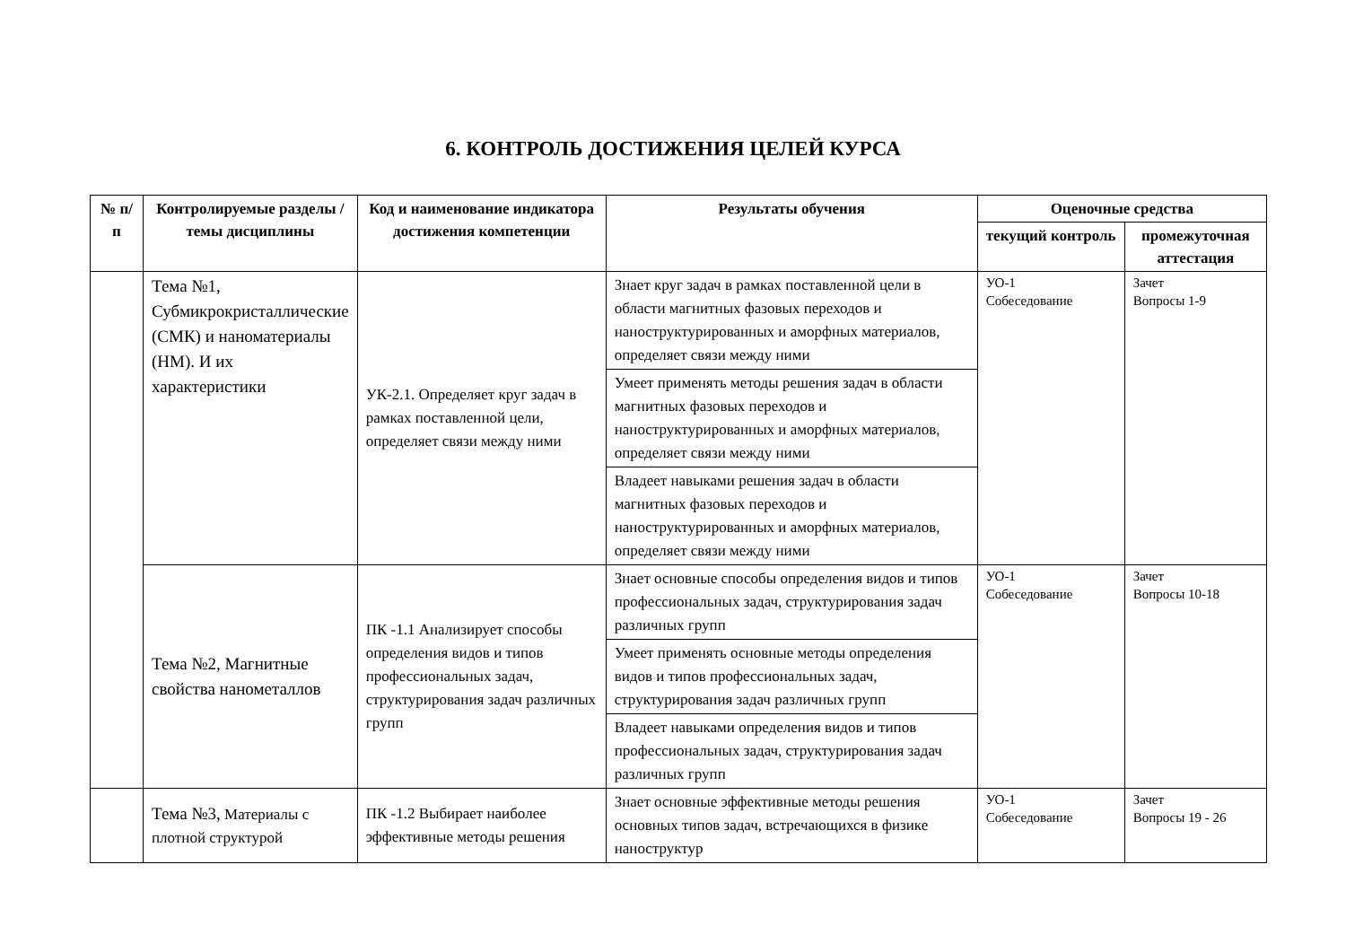6. КОНТРОЛЬ ДОСТИЖЕНИЯ ЦЕЛЕЙ КУРСА
| № п/п | Контролируемые разделы / темы дисциплины | Код и наименование индикатора достижения компетенции | Результаты обучения | Оценочные средства | |
| --- | --- | --- | --- | --- | --- |
| | | | | текущий контроль | промежуточная аттестация |
| | Тема №1, Субмикрокристаллические (СМК) и наноматериалы (НМ). И их характеристики | УК-2.1. Определяет круг задач в рамках поставленной цели, определяет связи между ними | Знает круг задач в рамках поставленной цели в области магнитных фазовых переходов и наноструктурированных и аморфных материалов, определяет связи между ними | УО-1 Собеседование | Зачет Вопросы 1-9 |
| | | | Умеет применять методы решения задач в области магнитных фазовых переходов и наноструктурированных и аморфных материалов, определяет связи между ними | | |
| | | | Владеет навыками решения задач в области магнитных фазовых переходов и наноструктурированных и аморфных материалов, определяет связи между ними | | |
| | Тема №2, Магнитные свойства нанометаллов | ПК -1.1 Анализирует способы определения видов и типов профессиональных задач, структурирования задач различных групп | Знает основные способы определения видов и типов профессиональных задач, структурирования задач различных групп | УО-1 Собеседование | Зачет Вопросы 10-18 |
| | | | Умеет применять основные методы определения видов и типов профессиональных задач, структурирования задач различных групп | | |
| | | | Владеет навыками определения видов и типов профессиональных задач, структурирования задач различных групп | | |
| | Тема №3, Материалы с плотной структурой | ПК -1.2 Выбирает наиболее эффективные методы решения | Знает основные эффективные методы решения основных типов задач, встречающихся в физике наноструктур | УО-1 Собеседование | Зачет Вопросы 19 - 26 |